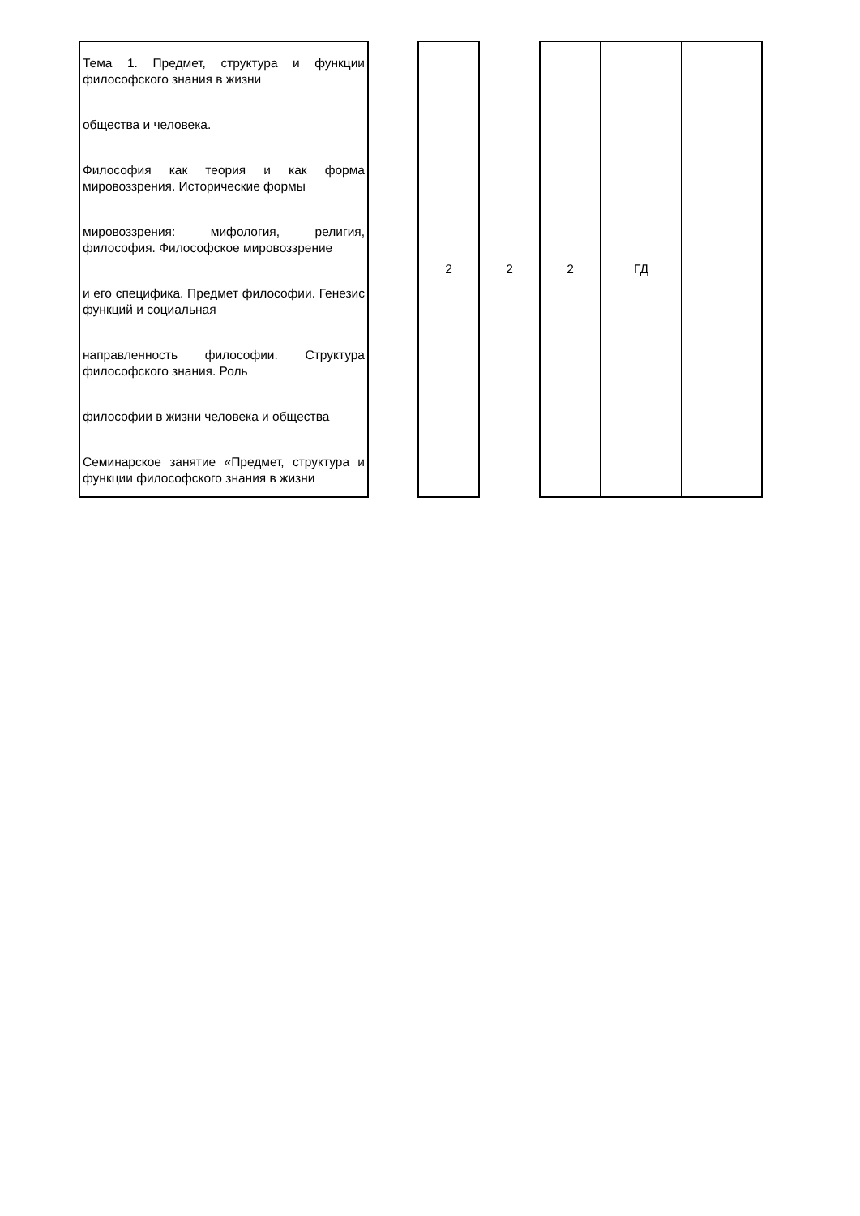| Тема 1. Предмет, структура и функции философского знания в жизни общества и человека. Философия как теория и как форма мировоззрения. Исторические формы мировоззрения: мифология, религия, философия. Философское мировоззрение и его специфика. Предмет философии. Генезис функций и социальная направленность философии. Структура философского знания. Роль философии в жизни человека и общества Семинарское занятие «Предмет, структура и функции философского знания в жизни | | 2 | 2 | 2 | ГД | |